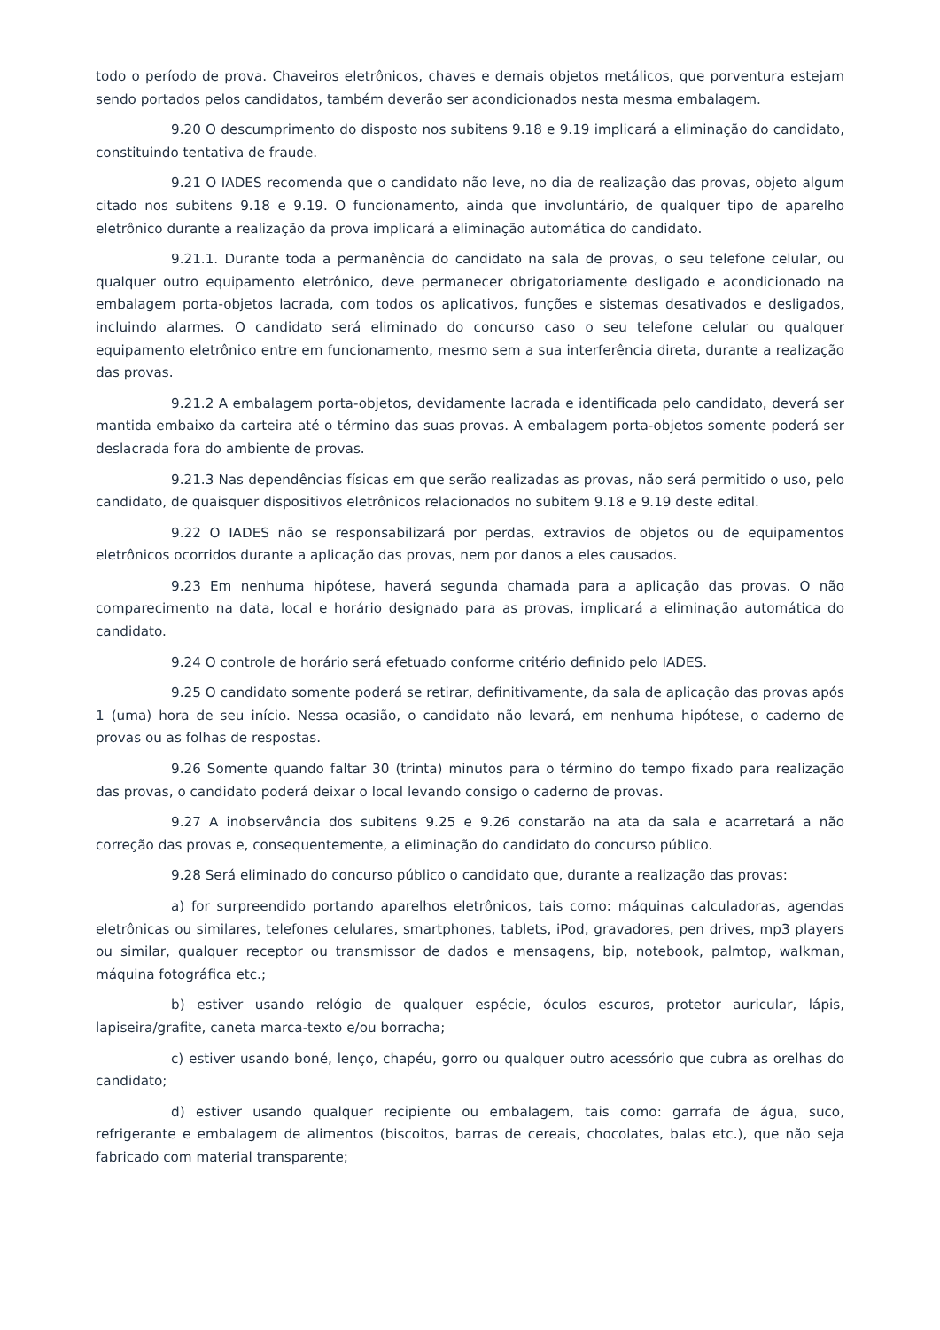todo o período de prova. Chaveiros eletrônicos, chaves e demais objetos metálicos, que porventura estejam sendo portados pelos candidatos, também deverão ser acondicionados nesta mesma embalagem.
9.20 O descumprimento do disposto nos subitens 9.18 e 9.19 implicará a eliminação do candidato, constituindo tentativa de fraude.
9.21 O IADES recomenda que o candidato não leve, no dia de realização das provas, objeto algum citado nos subitens 9.18 e 9.19. O funcionamento, ainda que involuntário, de qualquer tipo de aparelho eletrônico durante a realização da prova implicará a eliminação automática do candidato.
9.21.1. Durante toda a permanência do candidato na sala de provas, o seu telefone celular, ou qualquer outro equipamento eletrônico, deve permanecer obrigatoriamente desligado e acondicionado na embalagem porta-objetos lacrada, com todos os aplicativos, funções e sistemas desativados e desligados, incluindo alarmes. O candidato será eliminado do concurso caso o seu telefone celular ou qualquer equipamento eletrônico entre em funcionamento, mesmo sem a sua interferência direta, durante a realização das provas.
9.21.2 A embalagem porta-objetos, devidamente lacrada e identificada pelo candidato, deverá ser mantida embaixo da carteira até o término das suas provas. A embalagem porta-objetos somente poderá ser deslacrada fora do ambiente de provas.
9.21.3 Nas dependências físicas em que serão realizadas as provas, não será permitido o uso, pelo candidato, de quaisquer dispositivos eletrônicos relacionados no subitem 9.18 e 9.19 deste edital.
9.22 O IADES não se responsabilizará por perdas, extravios de objetos ou de equipamentos eletrônicos ocorridos durante a aplicação das provas, nem por danos a eles causados.
9.23 Em nenhuma hipótese, haverá segunda chamada para a aplicação das provas. O não comparecimento na data, local e horário designado para as provas, implicará a eliminação automática do candidato.
9.24 O controle de horário será efetuado conforme critério definido pelo IADES.
9.25 O candidato somente poderá se retirar, definitivamente, da sala de aplicação das provas após 1 (uma) hora de seu início. Nessa ocasião, o candidato não levará, em nenhuma hipótese, o caderno de provas ou as folhas de respostas.
9.26 Somente quando faltar 30 (trinta) minutos para o término do tempo fixado para realização das provas, o candidato poderá deixar o local levando consigo o caderno de provas.
9.27 A inobservância dos subitens 9.25 e 9.26 constarão na ata da sala e acarretará a não correção das provas e, consequentemente, a eliminação do candidato do concurso público.
9.28 Será eliminado do concurso público o candidato que, durante a realização das provas:
a) for surpreendido portando aparelhos eletrônicos, tais como: máquinas calculadoras, agendas eletrônicas ou similares, telefones celulares, smartphones, tablets, iPod, gravadores, pen drives, mp3 players ou similar, qualquer receptor ou transmissor de dados e mensagens, bip, notebook, palmtop, walkman, máquina fotográfica etc.;
b) estiver usando relógio de qualquer espécie, óculos escuros, protetor auricular, lápis, lapiseira/grafite, caneta marca-texto e/ou borracha;
c) estiver usando boné, lenço, chapéu, gorro ou qualquer outro acessório que cubra as orelhas do candidato;
d) estiver usando qualquer recipiente ou embalagem, tais como: garrafa de água, suco, refrigerante e embalagem de alimentos (biscoitos, barras de cereais, chocolates, balas etc.), que não seja fabricado com material transparente;